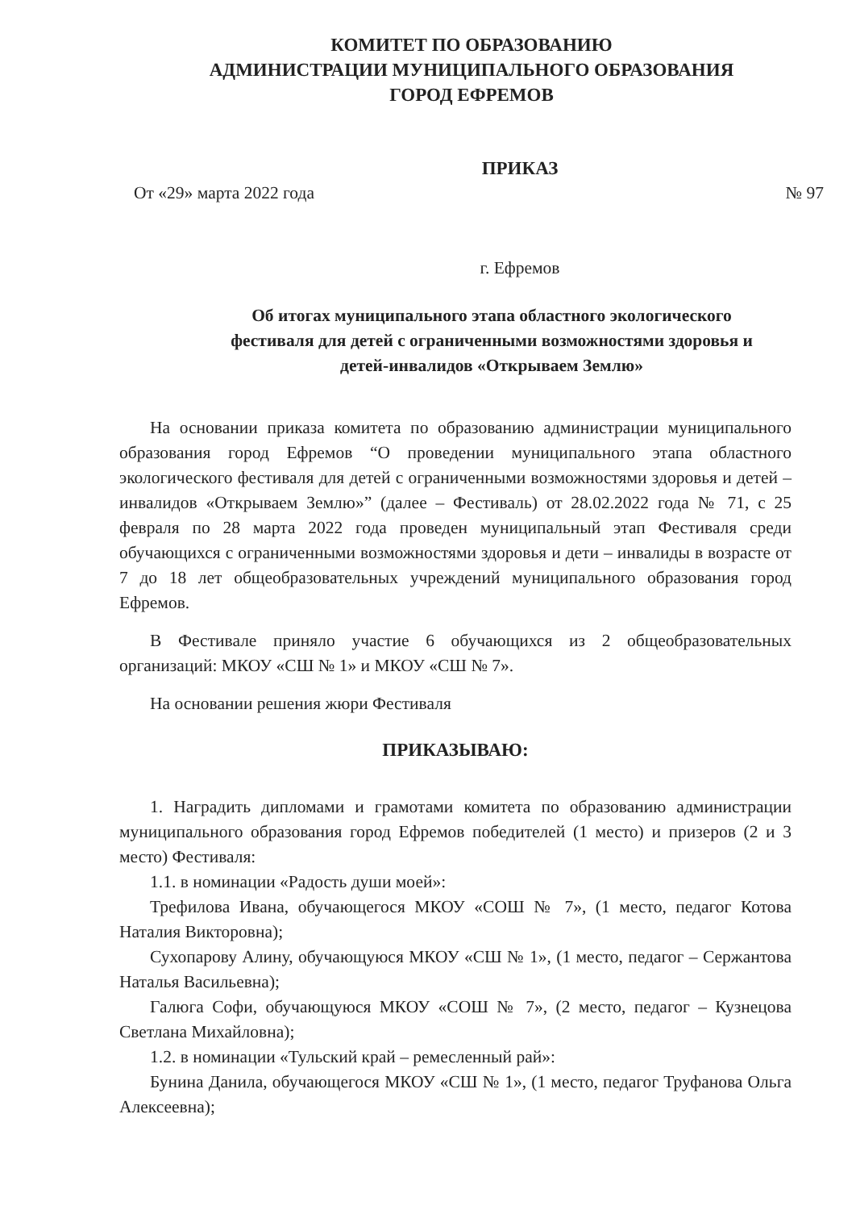КОМИТЕТ ПО ОБРАЗОВАНИЮ
АДМИНИСТРАЦИИ МУНИЦИПАЛЬНОГО ОБРАЗОВАНИЯ
ГОРОД ЕФРЕМОВ
ПРИКАЗ
От «29» марта 2022 года № 97
г. Ефремов
Об итогах муниципального этапа областного экологического
фестиваля для детей с ограниченными возможностями здоровья и
детей-инвалидов «Открываем Землю»
На основании приказа комитета по образованию администрации муниципального образования город Ефремов “О проведении муниципального этапа областного экологического фестиваля для детей с ограниченными возможностями здоровья и детей – инвалидов «Открываем Землю»” (далее – Фестиваль) от 28.02.2022 года № 71, с 25 февраля по 28 марта 2022 года проведен муниципальный этап Фестиваля среди обучающихся с ограниченными возможностями здоровья и дети – инвалиды в возрасте от 7 до 18 лет общеобразовательных учреждений муниципального образования город Ефремов.
В Фестивале приняло участие 6 обучающихся из 2 общеобразовательных организаций: МКОУ «СШ № 1» и МКОУ «СШ № 7».
На основании решения жюри Фестиваля
ПРИКАЗЫВАЮ:
1. Наградить дипломами и грамотами комитета по образованию администрации муниципального образования город Ефремов победителей (1 место) и призеров (2 и 3 место) Фестиваля:
1.1. в номинации «Радость души моей»:
Трефилова Ивана, обучающегося МКОУ «СОШ № 7», (1 место, педагог Котова Наталия Викторовна);
Сухопарову Алину, обучающуюся МКОУ «СШ № 1», (1 место, педагог – Сержантова Наталья Васильевна);
Галюга Софи, обучающуюся МКОУ «СОШ № 7», (2 место, педагог – Кузнецова Светлана Михайловна);
1.2. в номинации «Тульский край – ремесленный рай»:
Бунина Данила, обучающегося МКОУ «СШ № 1», (1 место, педагог Труфанова Ольга Алексеевна);